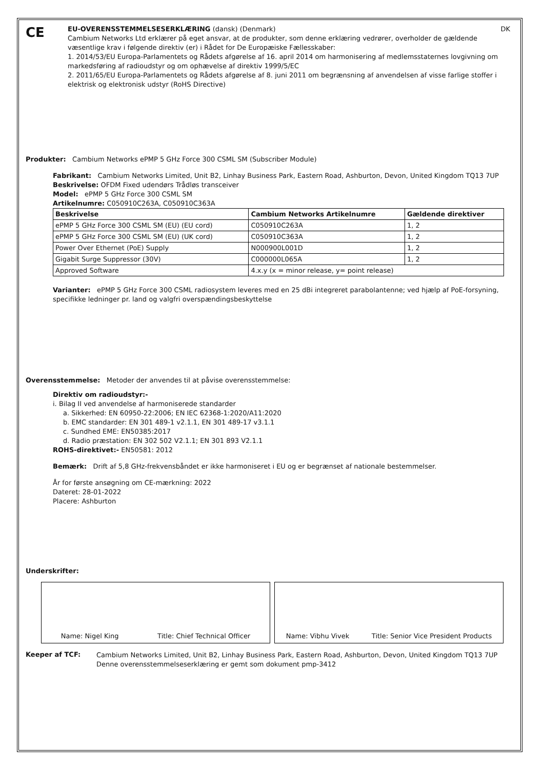CE
EU-OVERENSSTEMMELSESERKLÆRING (dansk) (Denmark) DK
Cambium Networks Ltd erklærer på eget ansvar, at de produkter, som denne erklæring vedrører, overholder de gældende væsentlige krav i følgende direktiv (er) i Rådet for De Europæiske Fællesskaber:
1. 2014/53/EU Europa-Parlamentets og Rådets afgørelse af 16. april 2014 om harmonisering af medlemsstaternes lovgivning om markedsføring af radioudstyr og om ophævelse af direktiv 1999/5/EC
2. 2011/65/EU Europa-Parlamentets og Rådets afgørelse af 8. juni 2011 om begrænsning af anvendelsen af visse farlige stoffer i elektrisk og elektronisk udstyr (RoHS Directive)
Produkter: Cambium Networks ePMP 5 GHz Force 300 CSML SM (Subscriber Module)
Fabrikant: Cambium Networks Limited, Unit B2, Linhay Business Park, Eastern Road, Ashburton, Devon, United Kingdom TQ13 7UP
Beskrivelse: OFDM Fixed udendørs Trådløs transceiver
Model: ePMP 5 GHz Force 300 CSML SM
Artikelnumre: C050910C263A, C050910C363A
| Beskrivelse | Cambium Networks Artikelnumre | Gældende direktiver |
| --- | --- | --- |
| ePMP 5 GHz Force 300 CSML SM (EU) (EU cord) | C050910C263A | 1, 2 |
| ePMP 5 GHz Force 300 CSML SM (EU) (UK cord) | C050910C363A | 1, 2 |
| Power Over Ethernet (PoE) Supply | N000900L001D | 1, 2 |
| Gigabit Surge Suppressor (30V) | C000000L065A | 1, 2 |
| Approved Software | 4.x.y (x = minor release, y= point release) | |
Varianter: ePMP 5 GHz Force 300 CSML radiosystem leveres med en 25 dBi integreret parabolantenne; ved hjælp af PoE-forsyning, specifikke ledninger pr. land og valgfri overspændingsbeskyttelse
Overensstemmelse: Metoder der anvendes til at påvise overensstemmelse:
Direktiv om radioudstyr:-
i. Bilag II ved anvendelse af harmoniserede standarder
a. Sikkerhed: EN 60950-22:2006; EN IEC 62368-1:2020/A11:2020
b. EMC standarder: EN 301 489-1 v2.1.1, EN 301 489-17 v3.1.1
c. Sundhed EME: EN50385:2017
d. Radio præstation: EN 302 502 V2.1.1; EN 301 893 V2.1.1
ROHS-direktivet:- EN50581: 2012
Bemærk: Drift af 5,8 GHz-frekvensbåndet er ikke harmoniseret i EU og er begrænset af nationale bestemmelser.
År for første ansøgning om CE-mærkning: 2022
Dateret: 28-01-2022
Placere: Ashburton
Underskrifter:
Name: Nigel King Title: Chief Technical Officer
Name: Vibhu Vivek Title: Senior Vice President Products
Keeper af TCF:
Cambium Networks Limited, Unit B2, Linhay Business Park, Eastern Road, Ashburton, Devon, United Kingdom TQ13 7UP
Denne overensstemmelseserklæring er gemt som dokument pmp-3412